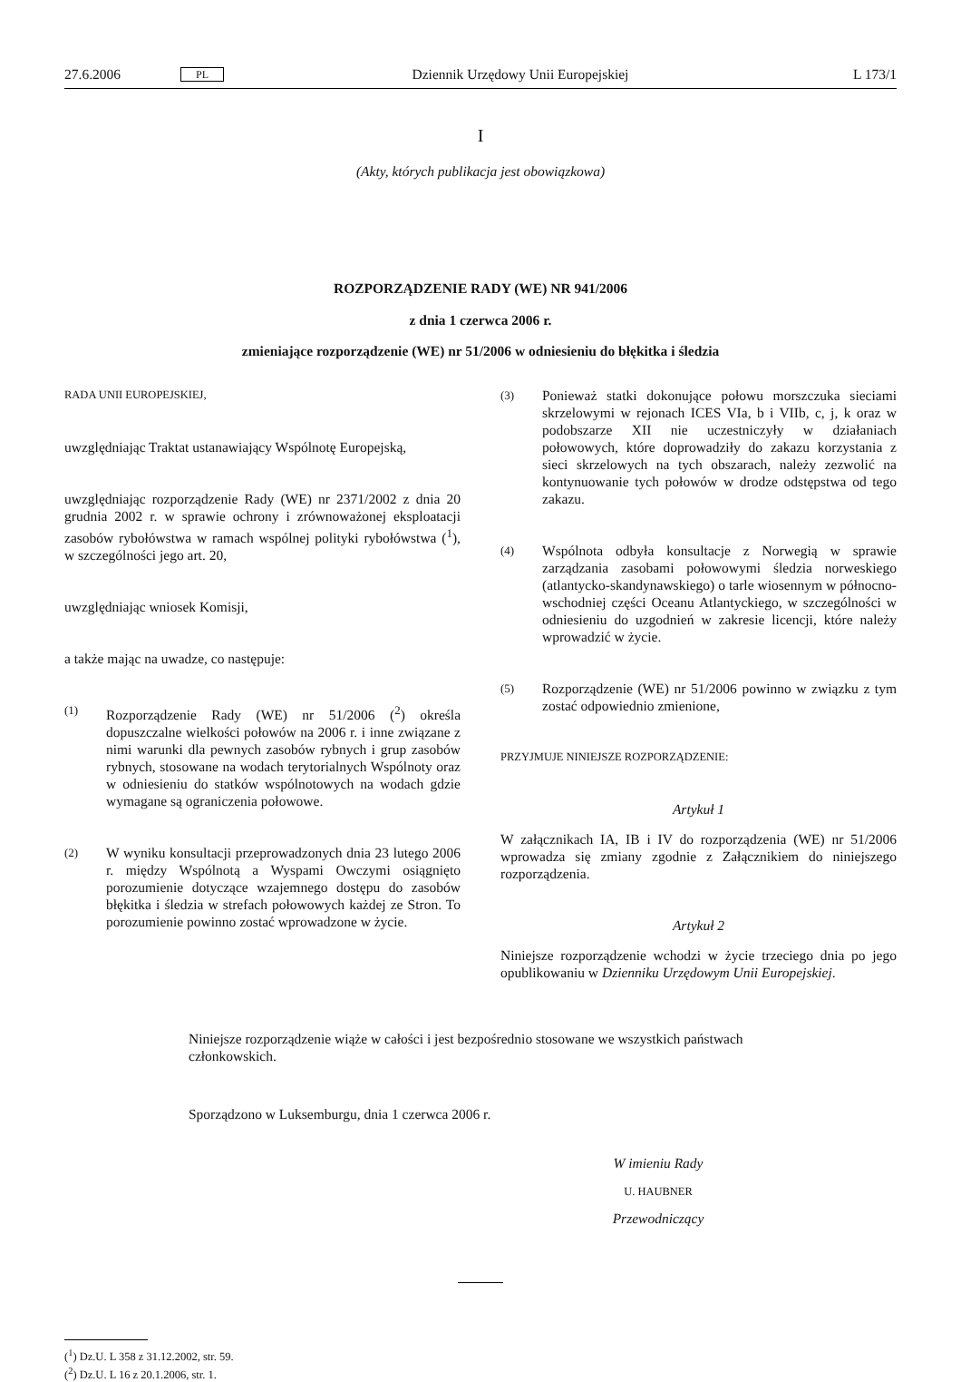27.6.2006 PL Dziennik Urzędowy Unii Europejskiej L 173/1
I
(Akty, których publikacja jest obowiązkowa)
ROZPORZĄDZENIE RADY (WE) NR 941/2006
z dnia 1 czerwca 2006 r.
zmieniające rozporządzenie (WE) nr 51/2006 w odniesieniu do błękitka i śledzia
RADA UNII EUROPEJSKIEJ,
uwzględniając Traktat ustanawiający Wspólnotę Europejską,
uwzględniając rozporządzenie Rady (WE) nr 2371/2002 z dnia 20 grudnia 2002 r. w sprawie ochrony i zrównoważonej eksploatacji zasobów rybołówstwa w ramach wspólnej polityki rybołówstwa (<sup>1</sup>), w szczególności jego art. 20,
uwzględniając wniosek Komisji,
a także mając na uwadze, co następuje:
(1) Rozporządzenie Rady (WE) nr 51/2006 (<sup>2</sup>) określa dopuszczalne wielkości połowów na 2006 r. i inne związane z nimi warunki dla pewnych zasobów rybnych i grup zasobów rybnych, stosowane na wodach terytorialnych Wspólnoty oraz w odniesieniu do statków wspólnotowych na wodach gdzie wymagane są ograniczenia połowowe.
(2) W wyniku konsultacji przeprowadzonych dnia 23 lutego 2006 r. między Wspólnotą a Wyspami Owczymi osiągnięto porozumienie dotyczące wzajemnego dostępu do zasobów błękitka i śledzia w strefach połowowych każdej ze Stron. To porozumienie powinno zostać wprowadzone w życie.
(3) Ponieważ statki dokonujące połowu morszczuka sieciami skrzelowymi w rejonach ICES VIa, b i VIIb, c, j, k oraz w podobszarze XII nie uczestniczyły w działaniach połowowych, które doprowadziły do zakazu korzystania z sieci skrzelowych na tych obszarach, należy zezwolić na kontynuowanie tych połowów w drodze odstępstwa od tego zakazu.
(4) Wspólnota odbyła konsultacje z Norwegią w sprawie zarządzania zasobami połowowymi śledzia norweskiego (atlantycko-skandynawskiego) o tarle wiosennym w północno-wschodniej części Oceanu Atlantyckiego, w szczególności w odniesieniu do uzgodnień w zakresie licencji, które należy wprowadzić w życie.
(5) Rozporządzenie (WE) nr 51/2006 powinno w związku z tym zostać odpowiednio zmienione,
PRZYJMUJE NINIEJSZE ROZPORZĄDZENIE:
Artykuł 1
W załącznikach IA, IB i IV do rozporządzenia (WE) nr 51/2006 wprowadza się zmiany zgodnie z Załącznikiem do niniejszego rozporządzenia.
Artykuł 2
Niniejsze rozporządzenie wchodzi w życie trzeciego dnia po jego opublikowaniu w Dzienniku Urzędowym Unii Europejskiej.
Niniejsze rozporządzenie wiąże w całości i jest bezpośrednio stosowane we wszystkich państwach członkowskich.
Sporządzono w Luksemburgu, dnia 1 czerwca 2006 r.
W imieniu Rady
U. HAUBNER
Przewodniczący
(<sup>1</sup>) Dz.U. L 358 z 31.12.2002, str. 59.
(<sup>2</sup>) Dz.U. L 16 z 20.1.2006, str. 1.